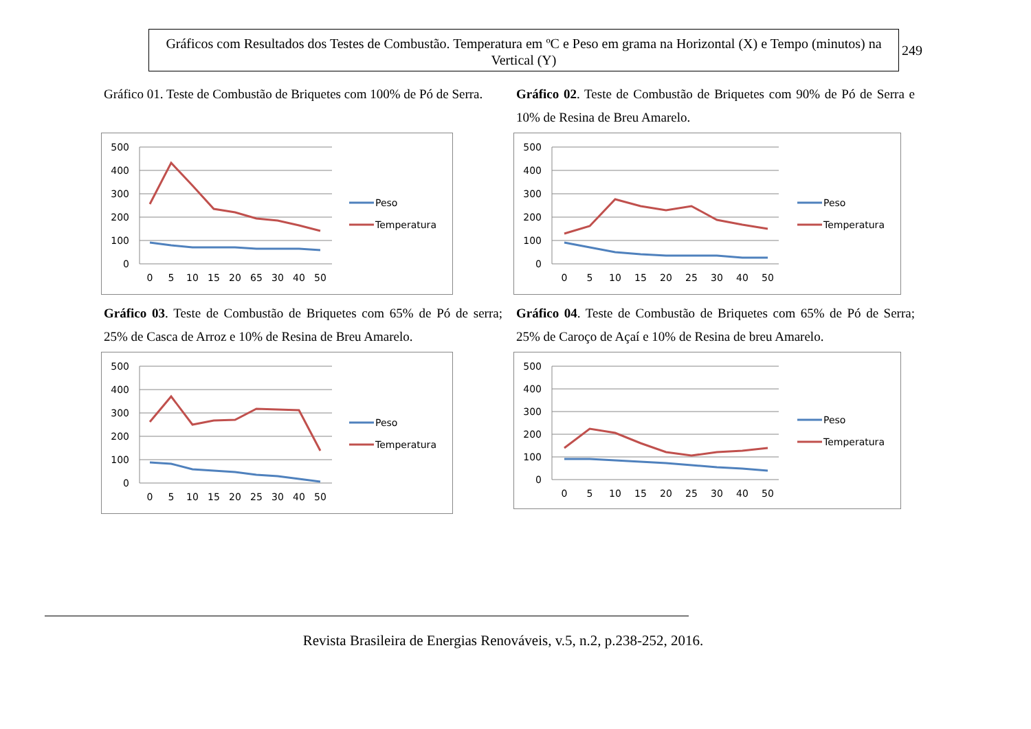Gráficos com Resultados dos Testes de Combustão. Temperatura em ºC e Peso em grama na Horizontal (X) e Tempo (minutos) na Vertical (Y)
249
Gráfico 01. Teste de Combustão de Briquetes com 100% de Pó de Serra.
Gráfico 02. Teste de Combustão de Briquetes com 90% de Pó de Serra e 10% de Resina de Breu Amarelo.
500
400
300
200
100
0
0
5
10
15
20
65
30
40
50
Peso
Temperatura
500
400
300
200
100
0
0
5
10
15
20
25
30
40
50
Peso
Temperatura
Gráfico 03. Teste de Combustão de Briquetes com 65% de Pó de serra; 25% de Casca de Arroz e 10% de Resina de Breu Amarelo.
Gráfico 04. Teste de Combustão de Briquetes com 65% de Pó de Serra; 25% de Caroço de Açaí e 10% de Resina de breu Amarelo.
500
400
300
200
100
0
0
5
10
15
20
25
30
40
50
Peso
Temperatura
500
400
300
200
100
0
0
5
10
15
20
25
30
40
50
Peso
Temperatura
Revista Brasileira de Energias Renováveis, v.5, n.2, p.238-252, 2016.